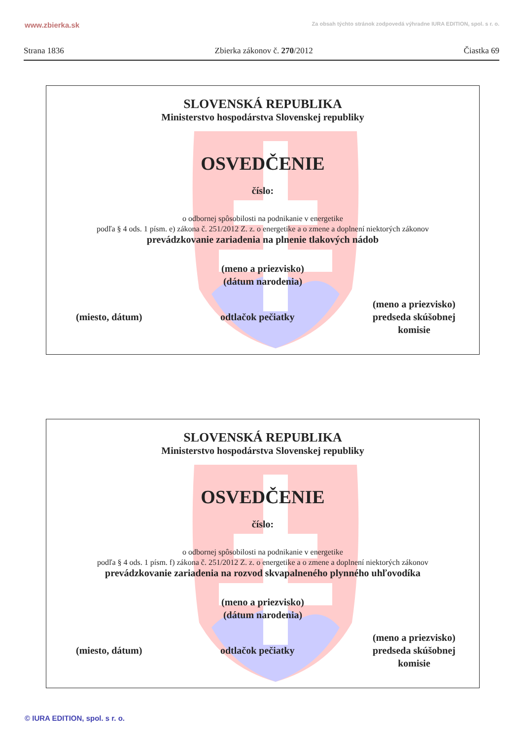www.zbierka.sk Za obsah týchto stránok zodpovedá výhradne IURA EDITION, spol. s r. o.
Strana 1836 Zbierka zákonov č. 270/2012 Čiastka 69
SLOVENSKÁ REPUBLIKA
Ministerstvo hospodárstva Slovenskej republiky
OSVEDČENIE
číslo:
o odbornej spôsobilosti na podnikanie v energetike
podľa § 4 ods. 1 písm. e) zákona č. 251/2012 Z. z. o energetike a o zmene a doplnení niektorých zákonov
prevádzkovanie zariadenia na plnenie tlakových nádob
(meno a priezvisko)
(dátum narodenia)
(miesto, dátum) odtlačok pečiatky (meno a priezvisko)
predseda skúšobnej
komisie
SLOVENSKÁ REPUBLIKA
Ministerstvo hospodárstva Slovenskej republiky
OSVEDČENIE
číslo:
o odbornej spôsobilosti na podnikanie v energetike
podľa § 4 ods. 1 písm. f) zákona č. 251/2012 Z. z. o energetike a o zmene a doplnení niektorých zákonov
prevádzkovanie zariadenia na rozvod skvapalneného plynného uhľovodíka
(meno a priezvisko)
(dátum narodenia)
(miesto, dátum) odtlačok pečiatky (meno a priezvisko)
predseda skúšobnej
komisie
© IURA EDITION, spol. s r. o.